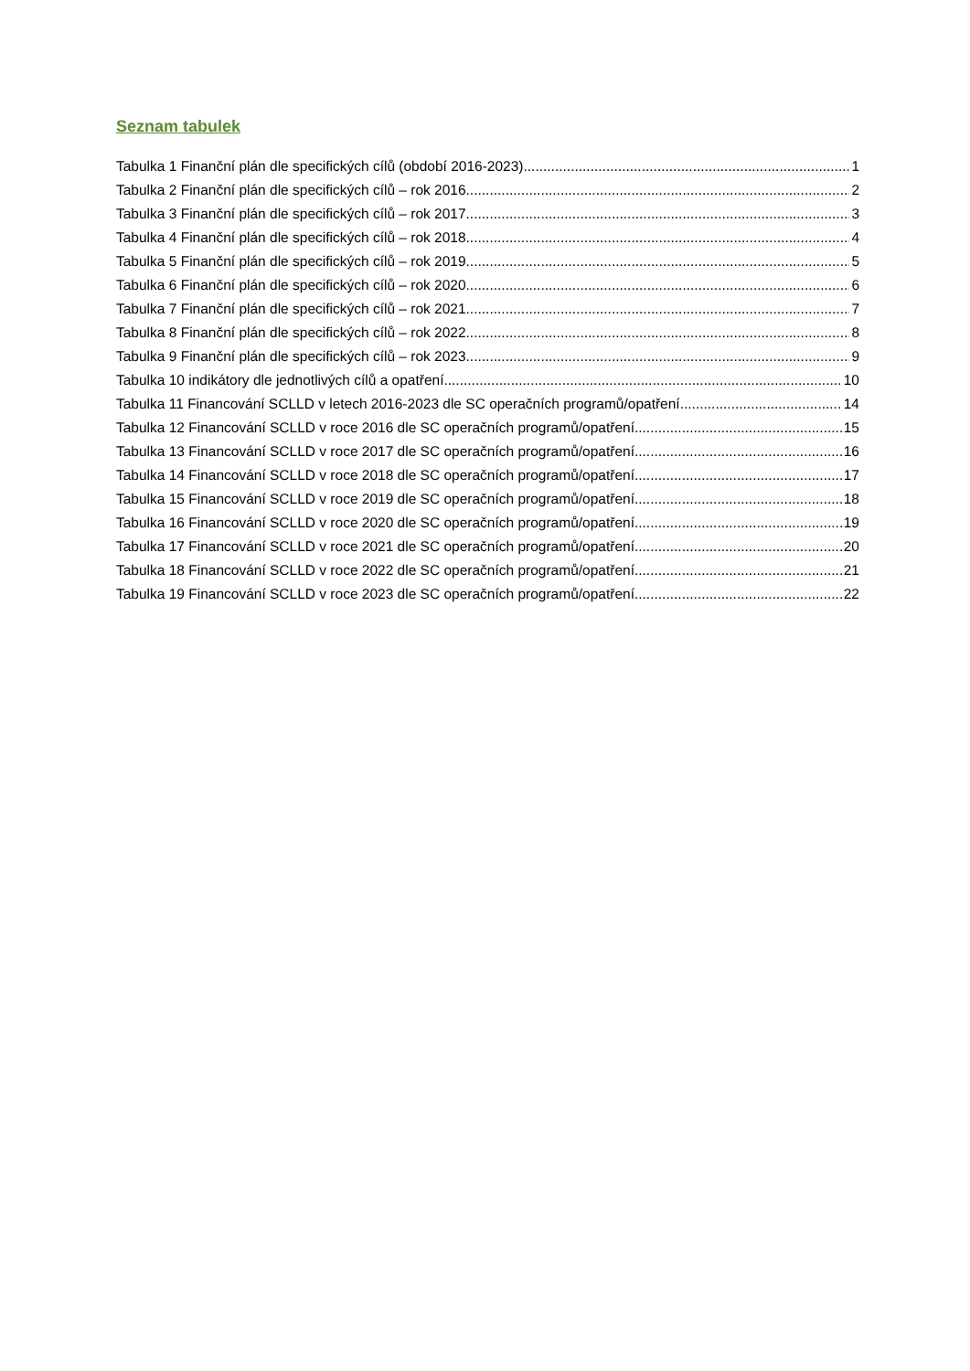Seznam tabulek
Tabulka 1 Finanční plán dle specifických cílů (období 2016-2023) 1
Tabulka 2 Finanční plán dle specifických cílů – rok 2016 2
Tabulka 3 Finanční plán dle specifických cílů – rok 2017 3
Tabulka 4 Finanční plán dle specifických cílů – rok 2018 4
Tabulka 5 Finanční plán dle specifických cílů – rok 2019 5
Tabulka 6 Finanční plán dle specifických cílů – rok 2020 6
Tabulka 7 Finanční plán dle specifických cílů – rok 2021 7
Tabulka 8 Finanční plán dle specifických cílů – rok 2022 8
Tabulka 9 Finanční plán dle specifických cílů – rok 2023 9
Tabulka 10 indikátory dle jednotlivých cílů a opatření 10
Tabulka 11 Financování SCLLD v letech 2016-2023 dle SC operačních programů/opatření 14
Tabulka 12 Financování SCLLD v roce 2016 dle SC operačních programů/opatření 15
Tabulka 13 Financování SCLLD v roce 2017 dle SC operačních programů/opatření 16
Tabulka 14 Financování SCLLD v roce 2018 dle SC operačních programů/opatření 17
Tabulka 15 Financování SCLLD v roce 2019 dle SC operačních programů/opatření 18
Tabulka 16 Financování SCLLD v roce 2020 dle SC operačních programů/opatření 19
Tabulka 17 Financování SCLLD v roce 2021 dle SC operačních programů/opatření 20
Tabulka 18 Financování SCLLD v roce 2022 dle SC operačních programů/opatření 21
Tabulka 19 Financování SCLLD v roce 2023 dle SC operačních programů/opatření 22